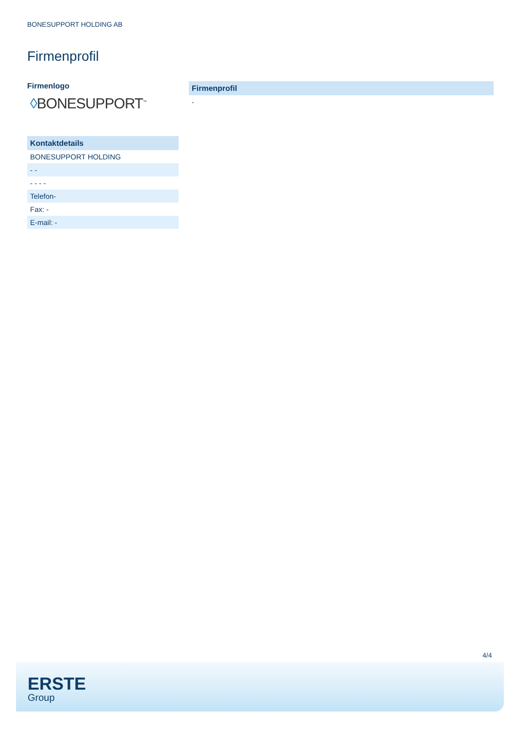BONESUPPORT HOLDING AB
Firmenprofil
Firmenlogo
◊BONESUPPORT<sup>™</sup>
Kontaktdetails
| BONESUPPORT HOLDING |
| - - |
| - - - - |
| Telefon- |
| Fax: - |
| E-mail: - |
Firmenprofil
-
4/4
ERSTE
Group